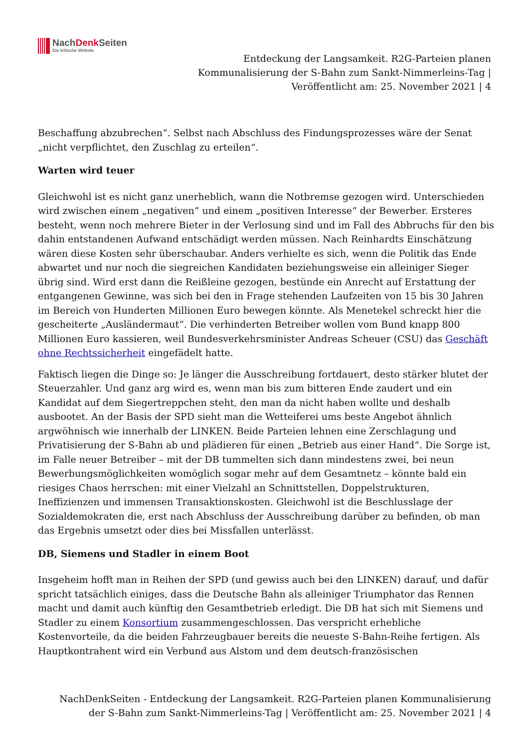NachDenk Seiten
Die kritische Website
Entdeckung der Langsamkeit. R2G-Parteien planen Kommunalisierung der S-Bahn zum Sankt-Nimmerleins-Tag | Veröffentlicht am: 25. November 2021 | 4
Beschaffung abzubrechen“. Selbst nach Abschluss des Findungsprozesses wäre der Senat „nicht verpflichtet, den Zuschlag zu erteilen“.
Warten wird teuer
Gleichwohl ist es nicht ganz unerheblich, wann die Notbremse gezogen wird. Unterschieden wird zwischen einem „negativen“ und einem „positiven Interesse“ der Bewerber. Ersteres besteht, wenn noch mehrere Bieter in der Verlosung sind und im Fall des Abbruchs für den bis dahin entstandenen Aufwand entschädigt werden müssen. Nach Reinhardts Einschätzung wären diese Kosten sehr überschaubar. Anders verhielte es sich, wenn die Politik das Ende abwartet und nur noch die siegreichen Kandidaten beziehungsweise ein alleiniger Sieger übrig sind. Wird erst dann die Reißleine gezogen, bestünde ein Anrecht auf Erstattung der entgangenen Gewinne, was sich bei den in Frage stehenden Laufzeiten von 15 bis 30 Jahren im Bereich von Hunderten Millionen Euro bewegen könnte. Als Menetekel schreckt hier die gescheiterte „Ausländermaut“. Die verhinderten Betreiber wollen vom Bund knapp 800 Millionen Euro kassieren, weil Bundesverkehrsminister Andreas Scheuer (CSU) das Geschäft ohne Rechtssicherheit eingefädelt hatte.
Faktisch liegen die Dinge so: Je länger die Ausschreibung fortdauert, desto stärker blutet der Steuerzahler. Und ganz arg wird es, wenn man bis zum bitteren Ende zaudert und ein Kandidat auf dem Siegertreppchen steht, den man da nicht haben wollte und deshalb ausbootet. An der Basis der SPD sieht man die Wetteiferei ums beste Angebot ähnlich argwöhnisch wie innerhalb der LINKEN. Beide Parteien lehnen eine Zerschlagung und Privatisierung der S-Bahn ab und plädieren für einen „Betrieb aus einer Hand“. Die Sorge ist, im Falle neuer Betreiber – mit der DB tummelten sich dann mindestens zwei, bei neun Bewerbungsmöglichkeiten womöglich sogar mehr auf dem Gesamtnetz – könnte bald ein riesiges Chaos herrschen: mit einer Vielzahl an Schnittstellen, Doppelstrukturen, Ineffizienzen und immensen Transaktionskosten. Gleichwohl ist die Beschlusslage der Sozialdemokraten die, erst nach Abschluss der Ausschreibung darüber zu befinden, ob man das Ergebnis umsetzt oder dies bei Missfallen unterlässt.
DB, Siemens und Stadler in einem Boot
Insgeheim hofft man in Reihen der SPD (und gewiss auch bei den LINKEN) darauf, und dafür spricht tatsächlich einiges, dass die Deutsche Bahn als alleiniger Triumphator das Rennen macht und damit auch künftig den Gesamtbetrieb erledigt. Die DB hat sich mit Siemens und Stadler zu einem Konsortium zusammengeschlossen. Das verspricht erhebliche Kostenvorteile, da die beiden Fahrzeugbauer bereits die neueste S-Bahn-Reihe fertigen. Als Hauptkontrahent wird ein Verbund aus Alstom und dem deutsch-französischen
NachDenkSeiten - Entdeckung der Langsamkeit. R2G-Parteien planen Kommunalisierung der S-Bahn zum Sankt-Nimmerleins-Tag | Veröffentlicht am: 25. November 2021 | 4